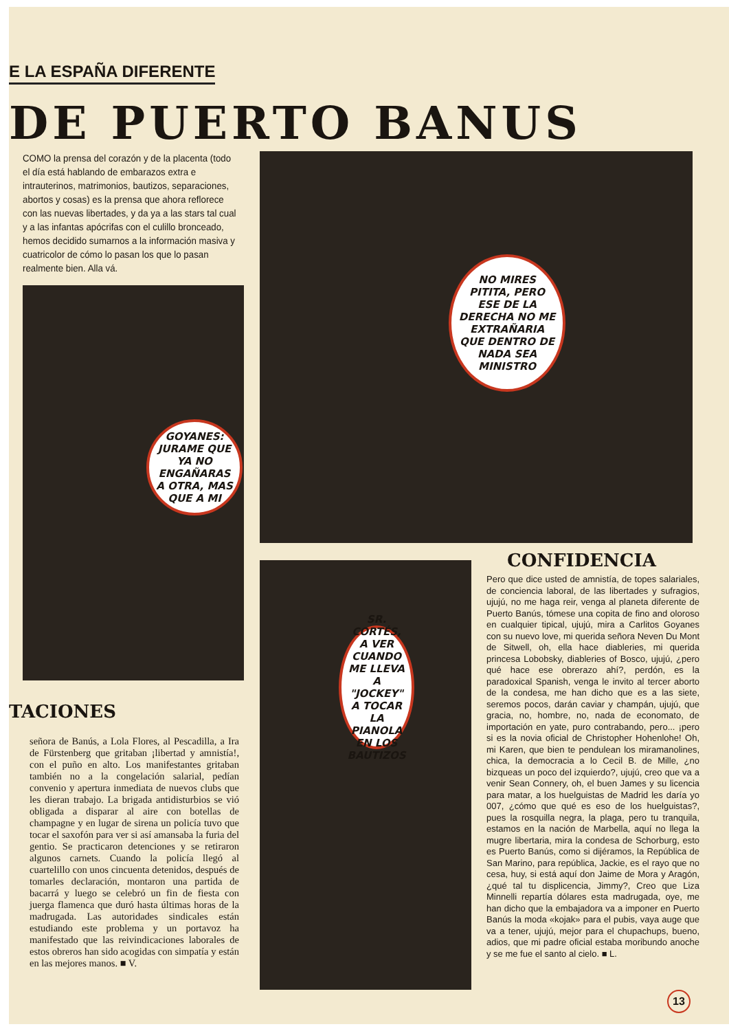E LA ESPAÑA DIFERENTE
DE PUERTO BANUS
COMO la prensa del corazón y de la placenta (todo el día está hablando de embarazos extra e intrauterinos, matrimonios, bautizos, separaciones, abortos y cosas) es la prensa que ahora reflorece con las nuevas libertades, y da ya a las stars tal cual y a las infantas apócrifas con el culillo bronceado, hemos decidido sumarnos a la información masiva y cuatricolor de cómo lo pasan los que lo pasan realmente bien. Alla vá.
GOYANES: JURAME QUE YA NO ENGAÑARAS A OTRA, MAS QUE A MI
NO MIRES PITITA, PERO ESE DE LA DERECHA NO ME EXTRAÑARIA QUE DENTRO DE NADA SEA MINISTRO
SR. CORTÉS, A VER CUANDO ME LLEVA A "JOCKEY" A TOCAR LA PIANOLA EN LOS BAUTIZOS
TACIONES
señora de Banús, a Lola Flores, al Pescadilla, a Ira de Fürstenberg que gritaban ¡libertad y amnistía!, con el puño en alto. Los manifestantes gritaban también no a la congelación salarial, pedían convenio y apertura inmediata de nuevos clubs que les dieran trabajo. La brigada antidisturbios se vió obligada a disparar al aire con botellas de champagne y en lugar de sirena un policía tuvo que tocar el saxofón para ver si así amansaba la furia del gentio. Se practicaron detenciones y se retiraron algunos carnets. Cuando la policía llegó al cuartelillo con unos cincuenta detenidos, después de tomarles declaración, montaron una partida de bacarrá y luego se celebró un fin de fiesta con juerga flamenca que duró hasta últimas horas de la madrugada. Las autoridades sindicales están estudiando este problema y un portavoz ha manifestado que las reivindicaciones laborales de estos obreros han sido acogidas con simpatía y están en las mejores manos. ■ V.
CONFIDENCIA
Pero que dice usted de amnistía, de topes salariales, de conciencia laboral, de las libertades y sufragios, ujujú, no me haga reir, venga al planeta diferente de Puerto Banús, tómese una copita de fino and oloroso en cualquier tipical, ujujú, mira a Carlitos Goyanes con su nuevo love, mi querida señora Neven Du Mont de Sitwell, oh, ella hace diableries, mi querida princesa Lobobsky, diableries of Bosco, ujujú, ¿pero qué hace ese obrerazo ahí?, perdón, es la paradoxical Spanish, venga le invito al tercer aborto de la condesa, me han dicho que es a las siete, seremos pocos, darán caviar y champán, ujujú, que gracia, no, hombre, no, nada de economato, de importación en yate, puro contrabando, pero... ¡pero si es la novia oficial de Christopher Hohenlohe! Oh, mi Karen, que bien te pendulean los miramanolines, chica, la democracia a lo Cecil B. de Mille, ¿no bizqueas un poco del izquierdo?, ujujú, creo que va a venir Sean Connery, oh, el buen James y su licencia para matar, a los huelguistas de Madrid les daría yo 007, ¿cómo que qué es eso de los huelguistas?, pues la rosquilla negra, la plaga, pero tu tranquila, estamos en la nación de Marbella, aquí no llega la mugre libertaria, mira la condesa de Schorburg, esto es Puerto Banús, como si dijéramos, la República de San Marino, para república, Jackie, es el rayo que no cesa, huy, si está aquí don Jaime de Mora y Aragón, ¿qué tal tu displicencia, Jimmy?, Creo que Liza Minnelli repartía dólares esta madrugada, oye, me han dicho que la embajadora va a imponer en Puerto Banús la moda «kojak» para el pubis, vaya auge que va a tener, ujujú, mejor para el chupachups, bueno, adios, que mi padre oficial estaba moribundo anoche y se me fue el santo al cielo. ■ L.
13